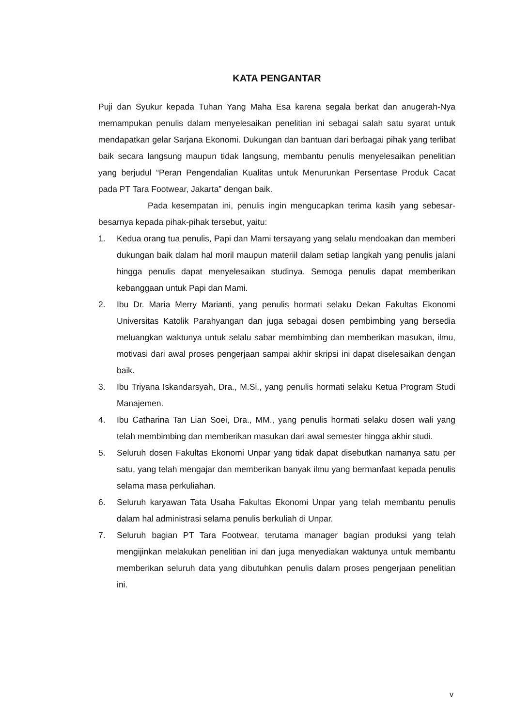KATA PENGANTAR
Puji dan Syukur kepada Tuhan Yang Maha Esa karena segala berkat dan anugerah-Nya memampukan penulis dalam menyelesaikan penelitian ini sebagai salah satu syarat untuk mendapatkan gelar Sarjana Ekonomi. Dukungan dan bantuan dari berbagai pihak yang terlibat baik secara langsung maupun tidak langsung, membantu penulis menyelesaikan penelitian yang berjudul “Peran Pengendalian Kualitas untuk Menurunkan Persentase Produk Cacat pada PT Tara Footwear, Jakarta” dengan baik.
Pada kesempatan ini, penulis ingin mengucapkan terima kasih yang sebesar-besarnya kepada pihak-pihak tersebut, yaitu:
1. Kedua orang tua penulis, Papi dan Mami tersayang yang selalu mendoakan dan memberi dukungan baik dalam hal moril maupun materiil dalam setiap langkah yang penulis jalani hingga penulis dapat menyelesaikan studinya. Semoga penulis dapat memberikan kebanggaan untuk Papi dan Mami.
2. Ibu Dr. Maria Merry Marianti, yang penulis hormati selaku Dekan Fakultas Ekonomi Universitas Katolik Parahyangan dan juga sebagai dosen pembimbing yang bersedia meluangkan waktunya untuk selalu sabar membimbing dan memberikan masukan, ilmu, motivasi dari awal proses pengerjaan sampai akhir skripsi ini dapat diselesaikan dengan baik.
3. Ibu Triyana Iskandarsyah, Dra., M.Si., yang penulis hormati selaku Ketua Program Studi Manajemen.
4. Ibu Catharina Tan Lian Soei, Dra., MM., yang penulis hormati selaku dosen wali yang telah membimbing dan memberikan masukan dari awal semester hingga akhir studi.
5. Seluruh dosen Fakultas Ekonomi Unpar yang tidak dapat disebutkan namanya satu per satu, yang telah mengajar dan memberikan banyak ilmu yang bermanfaat kepada penulis selama masa perkuliahan.
6. Seluruh karyawan Tata Usaha Fakultas Ekonomi Unpar yang telah membantu penulis dalam hal administrasi selama penulis berkuliah di Unpar.
7. Seluruh bagian PT Tara Footwear, terutama manager bagian produksi yang telah mengijinkan melakukan penelitian ini dan juga menyediakan waktunya untuk membantu memberikan seluruh data yang dibutuhkan penulis dalam proses pengerjaan penelitian ini.
v